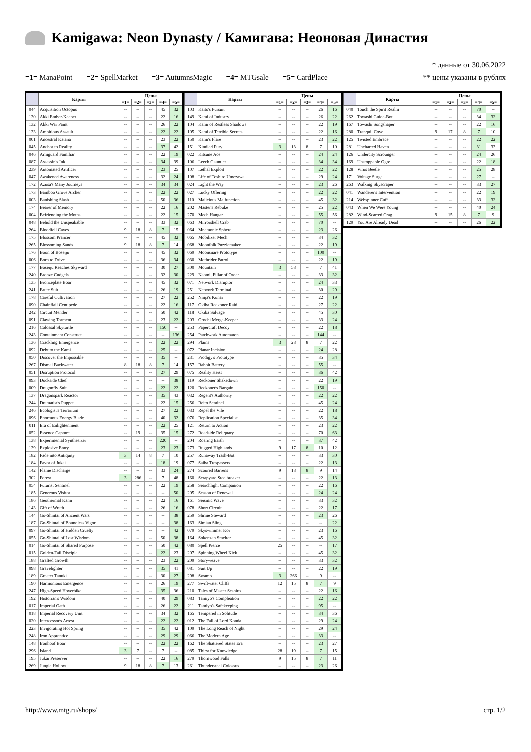Kamigawa: Neon Dynasty / Камигава: Неоновая Династия
* данные от 30.06.2022
=1= ManaPoint =2= SpellMarket =3= AutumnsMagic =4= MTGsale =5= CardPlace
** цены указаны в рублях
| | Карты | Цены | | | | |
| --- | --- | --- | --- | --- | --- | --- |
| | | =1= | =2= | =3= | =4= | =5= |
| 044 | Acquisition Octopus | -- | -- | -- | 45 | 32 |
| 130 | Akki Ember-Keeper | -- | -- | -- | 22 | 16 |
| 132 | Akki War Paint | -- | -- | -- | 26 | 22 |
| 133 | Ambitious Assault | -- | -- | -- | 22 | 22 |
| 001 | Ancestral Katana | -- | -- | -- | 23 | 22 |
| 045 | Anchor to Reality | -- | -- | -- | 37 | 42 |
| 046 | Armguard Familiar | -- | -- | -- | 22 | 19 |
| 087 | Assassin's Ink | -- | -- | -- | 34 | 39 |
| 239 | Automated Artificer | -- | -- | -- | 23 | 25 |
| 047 | Awakened Awareness | -- | -- | -- | 32 | 24 |
| 172 | Azusa's Many Journeys | -- | -- | -- | 34 | 34 |
| 173 | Bamboo Grove Archer | -- | -- | -- | 22 | 22 |
| 003 | Banishing Slash | -- | -- | -- | 50 | 36 |
| 174 | Bearer of Memory | -- | -- | -- | 22 | 16 |
| 004 | Befriending the Moths | -- | -- | -- | 22 | 15 |
| 048 | Behold the Unspeakable | -- | -- | -- | 33 | 32 |
| 264 | Bloodfell Caves | 9 | 18 | 8 | 7 | 15 |
| 175 | Blossom Prancer | -- | -- | -- | 45 | 32 |
| 265 | Blossoming Sands | 9 | 18 | 8 | 7 | 14 |
| 176 | Boon of Boseiju | -- | -- | -- | 45 | 32 |
| 006 | Born to Drive | -- | -- | -- | 36 | 34 |
| 177 | Boseiju Reaches Skyward | -- | -- | -- | 30 | 27 |
| 240 | Bronze Cudgels | -- | -- | -- | 32 | 30 |
| 135 | Bronzeplate Boar | -- | -- | -- | 45 | 32 |
| 241 | Brute Suit | -- | -- | -- | 26 | 19 |
| 178 | Careful Cultivation | -- | -- | -- | 27 | 22 |
| 090 | Chainflail Centipede | -- | -- | -- | 22 | 16 |
| 242 | Circuit Mender | -- | -- | -- | 50 | 42 |
| 091 | Clawing Torment | -- | -- | -- | 23 | 22 |
| 216 | Colossal Skyturtle | -- | -- | -- | 150 | -- |
| 243 | Containment Construct | -- | -- | -- | -- | 136 |
| 136 | Crackling Emergence | -- | -- | -- | 22 | 22 |
| 092 | Debt to the Kami | -- | -- | -- | 25 | -- |
| 050 | Discover the Impossible | -- | -- | -- | 35 | -- |
| 267 | Dismal Backwater | 8 | 18 | 8 | 7 | 14 |
| 051 | Disruption Protocol | -- | -- | -- | 27 | 29 |
| 093 | Dockside Chef | -- | -- | -- | -- | 38 |
| 009 | Dragonfly Suit | -- | -- | -- | 22 | 22 |
| 137 | Dragonspark Reactor | -- | -- | -- | 35 | 43 |
| 244 | Dramatist's Puppet | -- | -- | -- | 22 | 15 |
| 246 | Ecologist's Terrarium | -- | -- | -- | 27 | 22 |
| 096 | Enormous Energy Blade | -- | -- | -- | 40 | 32 |
| 011 | Era of Enlightenment | -- | -- | -- | 22 | 25 |
| 052 | Essence Capture | -- | 19 | -- | 35 | 15 |
| 138 | Experimental Synthesizer | -- | -- | -- | 220 | -- |
| 139 | Explosive Entry | -- | -- | -- | 23 | 23 |
| 182 | Fade into Antiquity | 3 | 14 | 8 | 7 | 10 |
| 184 | Favor of Jukai | -- | -- | -- | 18 | 19 |
| 142 | Flame Discharge | -- | -- | -- | 33 | 24 |
| 302 | Forest | 3 | 286 | -- | 7 | 48 |
| 054 | Futurist Sentinel | -- | -- | -- | 22 | 19 |
| 185 | Generous Visitor | -- | -- | -- | -- | 50 |
| 186 | Geothermal Kami | -- | -- | -- | 22 | 16 |
| 143 | Gift of Wrath | -- | -- | -- | 26 | 16 |
| 144 | Go-Shintai of Ancient Wars | -- | -- | -- | -- | 38 |
| 187 | Go-Shintai of Boundless Vigor | -- | -- | -- | -- | 38 |
| 097 | Go-Shintai of Hidden Cruelty | -- | -- | -- | -- | 42 |
| 055 | Go-Shintai of Lost Wisdom | -- | -- | -- | 50 | 38 |
| 014 | Go-Shintai of Shared Purpose | -- | -- | -- | 50 | 42 |
| 015 | Golden-Tail Disciple | -- | -- | -- | 22 | 23 |
| 188 | Grafted Growth | -- | -- | -- | 23 | 22 |
| 098 | Gravelighter | -- | -- | -- | 35 | 41 |
| 189 | Greater Tanuki | -- | -- | -- | 30 | 27 |
| 190 | Harmonious Emergence | -- | -- | -- | 26 | 19 |
| 247 | High-Speed Hoverbike | -- | -- | -- | 35 | 36 |
| 192 | Historian's Wisdom | -- | -- | -- | 40 | 29 |
| 017 | Imperial Oath | -- | -- | -- | 26 | 22 |
| 018 | Imperial Recovery Unit | -- | -- | -- | 34 | 32 |
| 020 | Intercessor's Arrest | -- | -- | -- | 22 | 22 |
| 223 | Invigorating Hot Spring | -- | -- | -- | 35 | 42 |
| 248 | Iron Apprentice | -- | -- | -- | 29 | 29 |
| 148 | Ironhoof Boar | -- | -- | -- | 22 | 22 |
| 296 | Island | 3 | 7 | -- | 7 | -- |
| 195 | Jukai Preserver | -- | -- | -- | 22 | 16 |
| 269 | Jungle Hollow | 9 | 18 | 8 | 7 | 13 |
| | Карты | Цены | | | | |
| --- | --- | --- | --- | --- | --- | --- |
| | | =1= | =2= | =3= | =4= | =5= |
| 103 | Kaito's Pursuit | -- | -- | -- | 26 | 16 |
| 149 | Kami of Industry | -- | -- | -- | 26 | 22 |
| 104 | Kami of Restless Shadows | -- | -- | -- | 22 | 19 |
| 105 | Kami of Terrible Secrets | -- | -- | -- | 22 | 16 |
| 150 | Kami's Flare | -- | -- | -- | 23 | 22 |
| 151 | Kindled Fury | 3 | 13 | 8 | 7 | 10 |
| 022 | Kitsune Ace | -- | -- | -- | 24 | 24 |
| 106 | Leech Gauntlet | -- | -- | -- | 34 | 34 |
| 107 | Lethal Exploit | -- | -- | -- | 22 | 22 |
| 108 | Life of Toshiro Umezawa | -- | -- | -- | 29 | 24 |
| 024 | Light the Way | -- | -- | -- | 23 | 26 |
| 027 | Lucky Offering | -- | -- | -- | 22 | 22 |
| 110 | Malicious Malfunction | -- | -- | -- | 45 | 32 |
| 202 | Master's Rebuke | -- | -- | -- | 25 | 22 |
| 270 | Mech Hangar | -- | -- | -- | 55 | 56 |
| 063 | Mirrorshell Crab | -- | -- | -- | 70 | -- |
| 064 | Mnemonic Sphere | -- | -- | -- | 23 | 26 |
| 065 | Mobilizer Mech | -- | -- | -- | 34 | 32 |
| 068 | Moonfolk Puzzlemaker | -- | -- | -- | 22 | 19 |
| 069 | Moonsnare Prototype | -- | -- | -- | 100 | -- |
| 030 | Mothrider Patrol | -- | -- | -- | 22 | 19 |
| 300 | Mountain | 3 | 58 | -- | 7 | 41 |
| 229 | Naomi, Pillar of Order | -- | -- | -- | 33 | 32 |
| 071 | Network Disruptor | -- | -- | -- | 24 | 33 |
| 251 | Network Terminal | -- | -- | -- | 30 | 29 |
| 252 | Ninja's Kunai | -- | -- | -- | 22 | 19 |
| 117 | Okiba Reckoner Raid | -- | -- | -- | 27 | 22 |
| 118 | Okiba Salvage | -- | -- | -- | 45 | 30 |
| 203 | Orochi Merge-Keeper | -- | -- | -- | 33 | 24 |
| 253 | Papercraft Decoy | -- | -- | -- | 22 | 18 |
| 254 | Patchwork Automaton | -- | -- | -- | 144 | -- |
| 294 | Plains | 3 | 28 | 8 | 7 | 22 |
| 072 | Planar Incision | -- | -- | -- | 24 | 28 |
| 231 | Prodigy's Prototype | -- | -- | -- | 35 | 34 |
| 157 | Rabbit Battery | -- | -- | -- | 55 | -- |
| 075 | Reality Heist | -- | -- | -- | 36 | 42 |
| 119 | Reckoner Shakedown | -- | -- | -- | 22 | 19 |
| 120 | Reckoner's Bargain | -- | -- | -- | 150 | -- |
| 032 | Regent's Authority | -- | -- | -- | 22 | 22 |
| 256 | Reito Sentinel | -- | -- | -- | 45 | 24 |
| 033 | Repel the Vile | -- | -- | -- | 22 | 18 |
| 076 | Replication Specialist | -- | -- | -- | 35 | 34 |
| 121 | Return to Action | -- | -- | -- | 23 | 22 |
| 272 | Roadside Reliquary | -- | -- | -- | 70 | 63 |
| 204 | Roaring Earth | -- | -- | -- | 37 | 42 |
| 273 | Rugged Highlands | 9 | 17 | 8 | 10 | 12 |
| 257 | Runaway Trash-Bot | -- | -- | -- | 33 | 30 |
| 077 | Saiba Trespassers | -- | -- | -- | 22 | 13 |
| 274 | Scoured Barrens | 9 | 18 | 8 | 9 | 14 |
| 160 | Scrapyard Steelbreaker | -- | -- | -- | 22 | 13 |
| 258 | Searchlight Companion | -- | -- | -- | 22 | 16 |
| 205 | Season of Renewal | -- | -- | -- | 24 | 24 |
| 161 | Seismic Wave | -- | -- | -- | 33 | 32 |
| 078 | Short Circuit | -- | -- | -- | 22 | 17 |
| 259 | Shrine Steward | -- | -- | -- | 23 | 26 |
| 163 | Simian Sling | -- | -- | -- | -- | 22 |
| 079 | Skyswimmer Koi | -- | -- | -- | 23 | 16 |
| 164 | Sokenzan Smelter | -- | -- | -- | 45 | 32 |
| 080 | Spell Pierce | 25 | -- | -- | -- | 17 |
| 207 | Spinning Wheel Kick | -- | -- | -- | 45 | 32 |
| 209 | Storyweave | -- | -- | -- | 33 | 32 |
| 081 | Suit Up | -- | -- | -- | 22 | 19 |
| 298 | Swamp | 3 | 266 | -- | 9 | -- |
| 277 | Swiftwater Cliffs | 12 | 15 | 8 | 7 | 9 |
| 210 | Tales of Master Seshiro | -- | -- | -- | 22 | 16 |
| 083 | Tamiyo's Compleation | -- | -- | -- | 22 | 22 |
| 211 | Tamiyo's Safekeeping | -- | -- | -- | 95 | -- |
| 165 | Tempered in Solitude | -- | -- | -- | 34 | 36 |
| 012 | The Fall of Lord Konda | -- | -- | -- | 29 | 24 |
| 109 | The Long Reach of Night | -- | -- | -- | 29 | 24 |
| 066 | The Modern Age | -- | -- | -- | 33 | -- |
| 162 | The Shattered States Era | -- | -- | -- | 23 | 27 |
| 085 | Thirst for Knowledge | 28 | 19 | -- | 7 | 15 |
| 279 | Thornwood Falls | 9 | 15 | 8 | 7 | 11 |
| 261 | Thundersteel Colossus | -- | -- | -- | 23 | 26 |
| | Карты | Цены | | | | |
| --- | --- | --- | --- | --- | --- | --- |
| | | =1= | =2= | =3= | =4= | =5= |
| 040 | Touch the Spirit Realm | -- | -- | -- | 70 | -- |
| 262 | Towashi Guide-Bot | -- | -- | -- | 34 | 32 |
| 167 | Towashi Songshaper | -- | -- | -- | 22 | 16 |
| 280 | Tranquil Cove | 9 | 17 | 8 | 7 | 10 |
| 125 | Twisted Embrace | -- | -- | -- | 22 | 22 |
| 281 | Uncharted Haven | -- | -- | -- | 31 | 33 |
| 126 | Undercity Scrounger | -- | -- | -- | 24 | 26 |
| 169 | Unstoppable Ogre | -- | -- | -- | 22 | 18 |
| 128 | Virus Beetle | -- | -- | -- | 25 | 28 |
| 171 | Voltage Surge | -- | -- | -- | 27 | -- |
| 263 | Walking Skyscraper | -- | -- | -- | 33 | 27 |
| 041 | Wanderer's Intervention | -- | -- | -- | 22 | 19 |
| 214 | Webspinner Cuff | -- | -- | -- | 33 | 32 |
| 043 | When We Were Young | -- | -- | -- | 40 | 24 |
| 282 | Wind-Scarred Crag | 9 | 15 | 8 | 7 | 9 |
| 129 | You Are Already Dead | -- | -- | -- | 26 | 22 |
http://www.mtg.ru/shops/ стр. 1/2